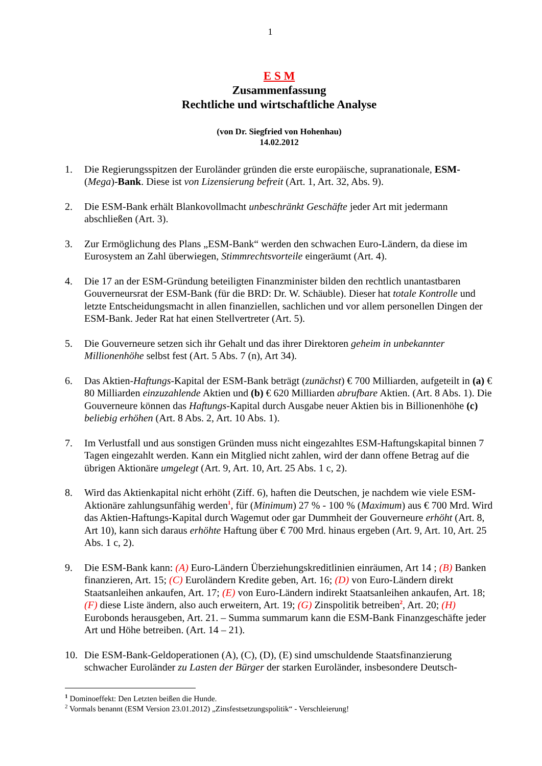1
E S M
Zusammenfassung
Rechtliche und wirtschaftliche Analyse
(von Dr. Siegfried von Hohenhau)
14.02.2012
1. Die Regierungsspitzen der Euroländer gründen die erste europäische, supranationale, ESM-(Mega)-Bank. Diese ist von Lizensierung befreit (Art. 1, Art. 32, Abs. 9).
2. Die ESM-Bank erhält Blankovollmacht unbeschränkt Geschäfte jeder Art mit jedermann abschließen (Art. 3).
3. Zur Ermöglichung des Plans „ESM-Bank“ werden den schwachen Euro-Ländern, da diese im Eurosystem an Zahl überwiegen, Stimmrechtsvorteile eingeräumt (Art. 4).
4. Die 17 an der ESM-Gründung beteiligten Finanzminister bilden den rechtlich unantastbaren Gouverneursrat der ESM-Bank (für die BRD: Dr. W. Schäuble). Dieser hat totale Kontrolle und letzte Entscheidungsmacht in allen finanziellen, sachlichen und vor allem personellen Dingen der ESM-Bank. Jeder Rat hat einen Stellvertreter (Art. 5).
5. Die Gouverneure setzen sich ihr Gehalt und das ihrer Direktoren geheim in unbekannter Millionenhöhe selbst fest (Art. 5 Abs. 7 (n), Art 34).
6. Das Aktien-Haftungs-Kapital der ESM-Bank beträgt (zunächst) € 700 Milliarden, aufgeteilt in (a) € 80 Milliarden einzuzahlende Aktien und (b) € 620 Milliarden abrufbare Aktien. (Art. 8 Abs. 1). Die Gouverneure können das Haftungs-Kapital durch Ausgabe neuer Aktien bis in Billionenhöhe (c) beliebig erhöhen (Art. 8 Abs. 2, Art. 10 Abs. 1).
7. Im Verlustfall und aus sonstigen Gründen muss nicht eingezahltes ESM-Haftungskapital binnen 7 Tagen eingezahlt werden. Kann ein Mitglied nicht zahlen, wird der dann offene Betrag auf die übrigen Aktionäre umgelegt (Art. 9, Art. 10, Art. 25 Abs. 1 c, 2).
8. Wird das Aktienkapital nicht erhöht (Ziff. 6), haften die Deutschen, je nachdem wie viele ESM-Aktionäre zahlungsunfähig werden<sup>1</sup>, für (Minimum) 27 % - 100 % (Maximum) aus € 700 Mrd. Wird das Aktien-Haftungs-Kapital durch Wagemut oder gar Dummheit der Gouverneure erhöht (Art. 8, Art 10), kann sich daraus erhöhte Haftung über € 700 Mrd. hinaus ergeben (Art. 9, Art. 10, Art. 25 Abs. 1 c, 2).
9. Die ESM-Bank kann: (A) Euro-Ländern Überziehungskreditlinien einräumen, Art 14 ; (B) Banken finanzieren, Art. 15; (C) Euroländern Kredite geben, Art. 16; (D) von Euro-Ländern direkt Staatsanleihen ankaufen, Art. 17; (E) von Euro-Ländern indirekt Staatsanleihen ankaufen, Art. 18; (F) diese Liste ändern, also auch erweitern, Art. 19; (G) Zinspolitik betreiben<sup>2</sup>, Art. 20; (H) Eurobonds herausgeben, Art. 21. – Summa summarum kann die ESM-Bank Finanzgeschäfte jeder Art und Höhe betreiben. (Art. 14 – 21).
10. Die ESM-Bank-Geldoperationen (A), (C), (D), (E) sind umschuldende Staatsfinanzierung schwacher Euroländer zu Lasten der Bürger der starken Euroländer, insbesondere Deutsch-
<sup>1</sup> Dominoeffekt: Den Letzten beißen die Hunde.
<sup>2</sup> Vormals benannt (ESM Version 23.01.2012) „Zinsfestsetzungspolitik“ - Verschleierung!